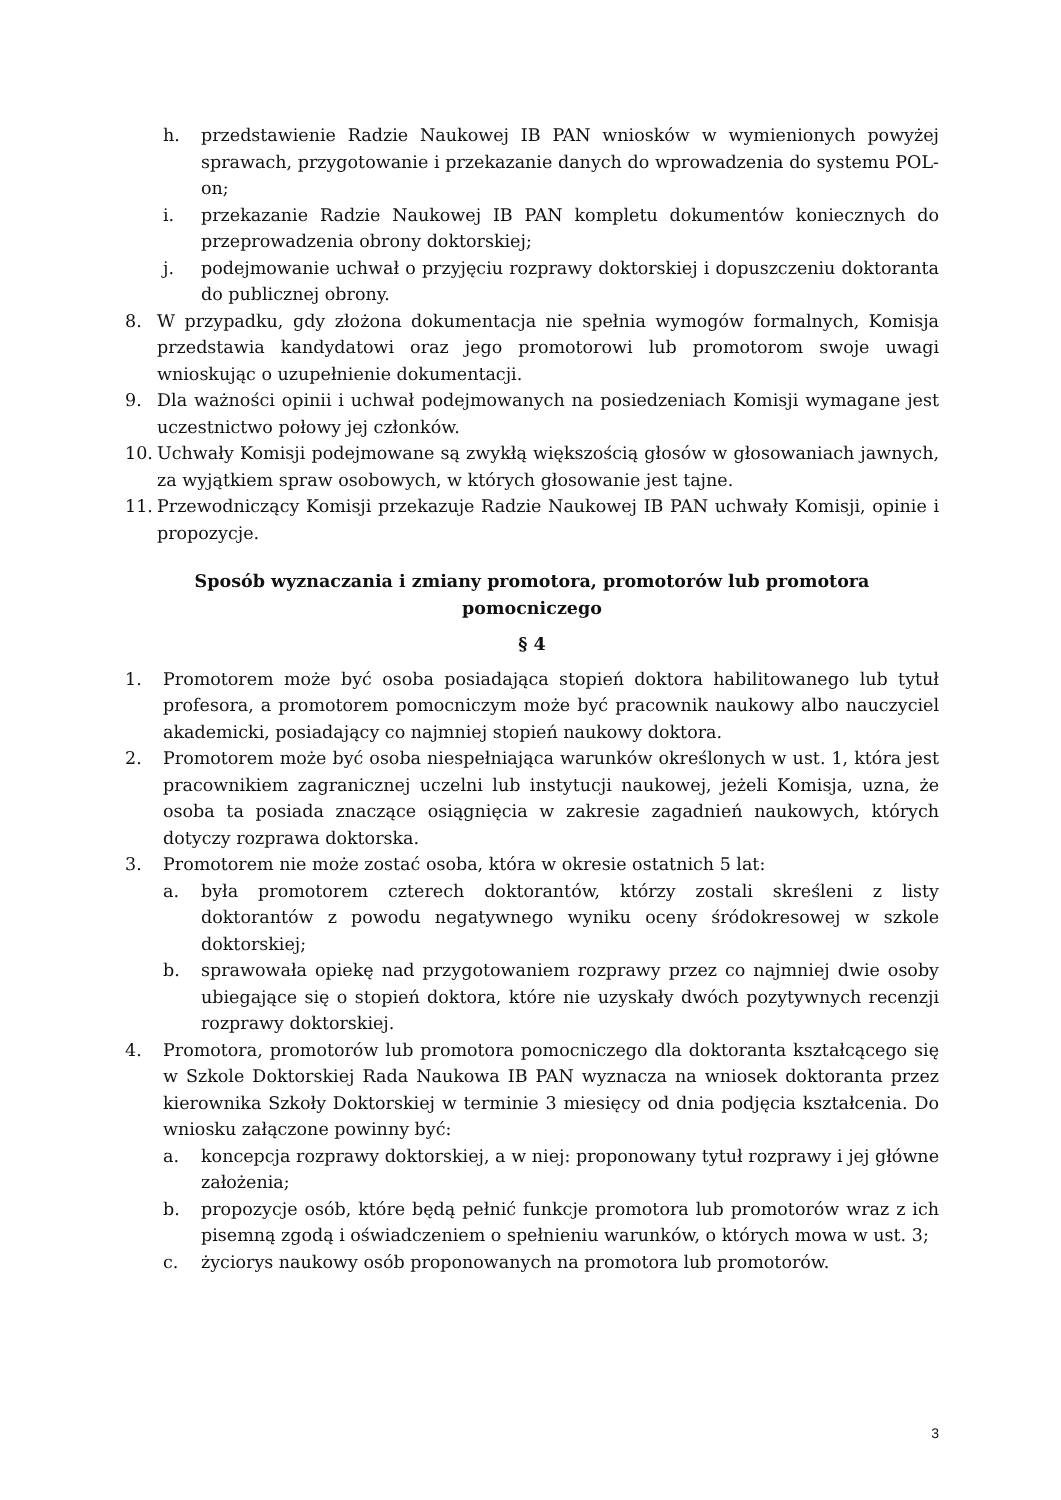h. przedstawienie Radzie Naukowej IB PAN wniosków w wymienionych powyżej sprawach, przygotowanie i przekazanie danych do wprowadzenia do systemu POL-on;
i. przekazanie Radzie Naukowej IB PAN kompletu dokumentów koniecznych do przeprowadzenia obrony doktorskiej;
j. podejmowanie uchwał o przyjęciu rozprawy doktorskiej i dopuszczeniu doktoranta do publicznej obrony.
8. W przypadku, gdy złożona dokumentacja nie spełnia wymogów formalnych, Komisja przedstawia kandydatowi oraz jego promotorowi lub promotorom swoje uwagi wnioskując o uzupełnienie dokumentacji.
9. Dla ważności opinii i uchwał podejmowanych na posiedzeniach Komisji wymagane jest uczestnictwo połowy jej członków.
10. Uchwały Komisji podejmowane są zwykłą większością głosów w głosowaniach jawnych, za wyjątkiem spraw osobowych, w których głosowanie jest tajne.
11. Przewodniczący Komisji przekazuje Radzie Naukowej IB PAN uchwały Komisji, opinie i propozycje.
Sposób wyznaczania i zmiany promotora, promotorów lub promotora pomocniczego
§ 4
1. Promotorem może być osoba posiadająca stopień doktora habilitowanego lub tytuł profesora, a promotorem pomocniczym może być pracownik naukowy albo nauczyciel akademicki, posiadający co najmniej stopień naukowy doktora.
2. Promotorem może być osoba niespełniająca warunków określonych w ust. 1, która jest pracownikiem zagranicznej uczelni lub instytucji naukowej, jeżeli Komisja, uzna, że osoba ta posiada znaczące osiągnięcia w zakresie zagadnień naukowych, których dotyczy rozprawa doktorska.
3. Promotorem nie może zostać osoba, która w okresie ostatnich 5 lat:
a. była promotorem czterech doktorantów, którzy zostali skreśleni z listy doktorantów z powodu negatywnego wyniku oceny śródokresowej w szkole doktorskiej;
b. sprawowała opiekę nad przygotowaniem rozprawy przez co najmniej dwie osoby ubiegające się o stopień doktora, które nie uzyskały dwóch pozytywnych recenzji rozprawy doktorskiej.
4. Promotora, promotorów lub promotora pomocniczego dla doktoranta kształcącego się w Szkole Doktorskiej Rada Naukowa IB PAN wyznacza na wniosek doktoranta przez kierownika Szkoły Doktorskiej w terminie 3 miesięcy od dnia podjęcia kształcenia. Do wniosku załączone powinny być:
a. koncepcja rozprawy doktorskiej, a w niej: proponowany tytuł rozprawy i jej główne założenia;
b. propozycje osób, które będą pełnić funkcje promotora lub promotorów wraz z ich pisemną zgodą i oświadczeniem o spełnieniu warunków, o których mowa w ust. 3;
c. życiorys naukowy osób proponowanych na promotora lub promotorów.
3